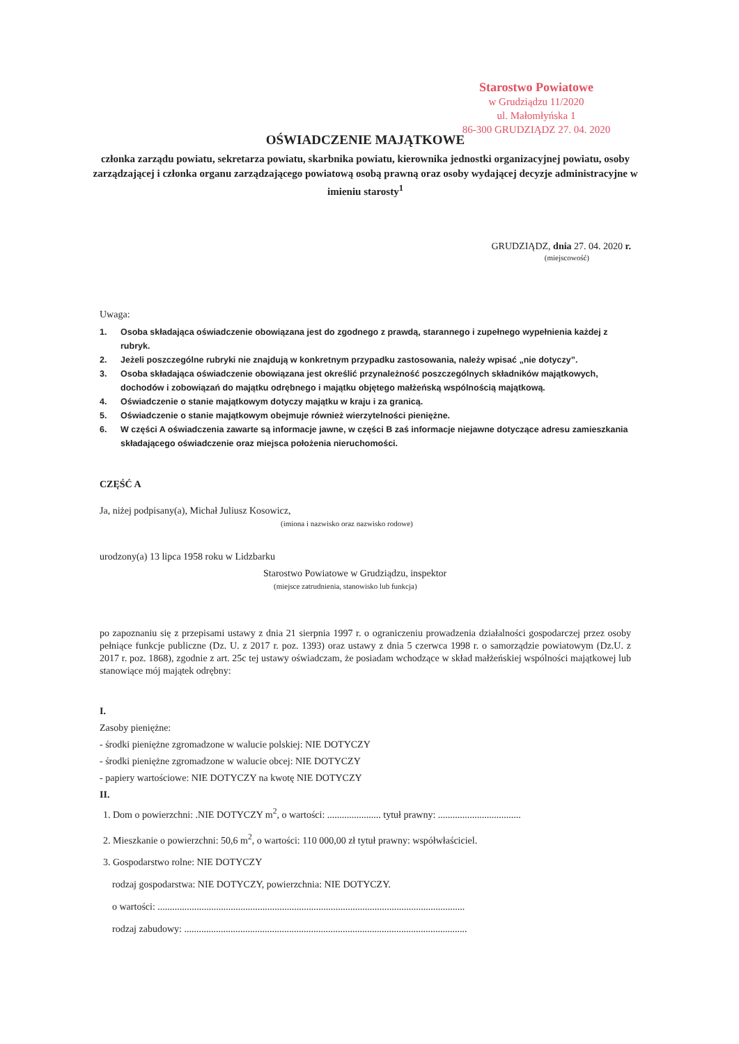Starostwo Powiatowe
w Grudziądzu 11/2020
ul. Małomłyńska 1
86-300 GRUDZIĄDZ 27. 04. 2020
OŚWIADCZENIE MAJĄTKOWE
członka zarządu powiatu, sekretarza powiatu, skarbnika powiatu, kierownika jednostki organizacyjnej powiatu, osoby zarządzającej i członka organu zarządzającego powiatową osobą prawną oraz osoby wydającej decyzje administracyjne w imieniu starosty<sup>1</sup>
GRUDZIĄDZ, dnia 27. 04. 2020 r.
(miejscowość)
Uwaga:
1. Osoba składająca oświadczenie obowiązana jest do zgodnego z prawdą, starannego i zupełnego wypełnienia każdej z rubryk.
2. Jeżeli poszczególne rubryki nie znajdują w konkretnym przypadku zastosowania, należy wpisać „nie dotyczy”.
3. Osoba składająca oświadczenie obowiązana jest określić przynależność poszczególnych składników majątkowych, dochodów i zobowiązań do majątku odrębnego i majątku objętego małżeńską wspólnością majątkową.
4. Oświadczenie o stanie majątkowym dotyczy majątku w kraju i za granicą.
5. Oświadczenie o stanie majątkowym obejmuje również wierzytelności pieniężne.
6. W części A oświadczenia zawarte są informacje jawne, w części B zaś informacje niejawne dotyczące adresu zamieszkania składającego oświadczenie oraz miejsca położenia nieruchomości.
CZĘŚĆ A
Ja, niżej podpisany(a), Michał Juliusz Kosowicz,
(imiona i nazwisko oraz nazwisko rodowe)
urodzony(a) 13 lipca 1958 roku w Lidzbarku
Starostwo Powiatowe w Grudziądzu, inspektor
(miejsce zatrudnienia, stanowisko lub funkcja)
po zapoznaniu się z przepisami ustawy z dnia 21 sierpnia 1997 r. o ograniczeniu prowadzenia działalności gospodarczej przez osoby pełniące funkcje publiczne (Dz. U. z 2017 r. poz. 1393) oraz ustawy z dnia 5 czerwca 1998 r. o samorządzie powiatowym (Dz.U. z 2017 r. poz. 1868), zgodnie z art. 25c tej ustawy oświadczam, że posiadam wchodzące w skład małżeńskiej wspólności majątkowej lub stanowiące mój majątek odrębny:
I.
Zasoby pieniężne:
- środki pieniężne zgromadzone w walucie polskiej: NIE DOTYCZY
- środki pieniężne zgromadzone w walucie obcej: NIE DOTYCZY
- papiery wartościowe: NIE DOTYCZY na kwotę NIE DOTYCZY
II.
1. Dom o powierzchni: .NIE DOTYCZY m<sup>2</sup>, o wartości: ...................... tytuł prawny: ..................................
2. Mieszkanie o powierzchni: 50,6 m<sup>2</sup>, o wartości: 110 000,00 zł tytuł prawny: współwłaściciel.
3. Gospodarstwo rolne: NIE DOTYCZY
rodzaj gospodarstwa: NIE DOTYCZY, powierzchnia: NIE DOTYCZY.
o wartości: ..............................................................................................................................
rodzaj zabudowy: ....................................................................................................................